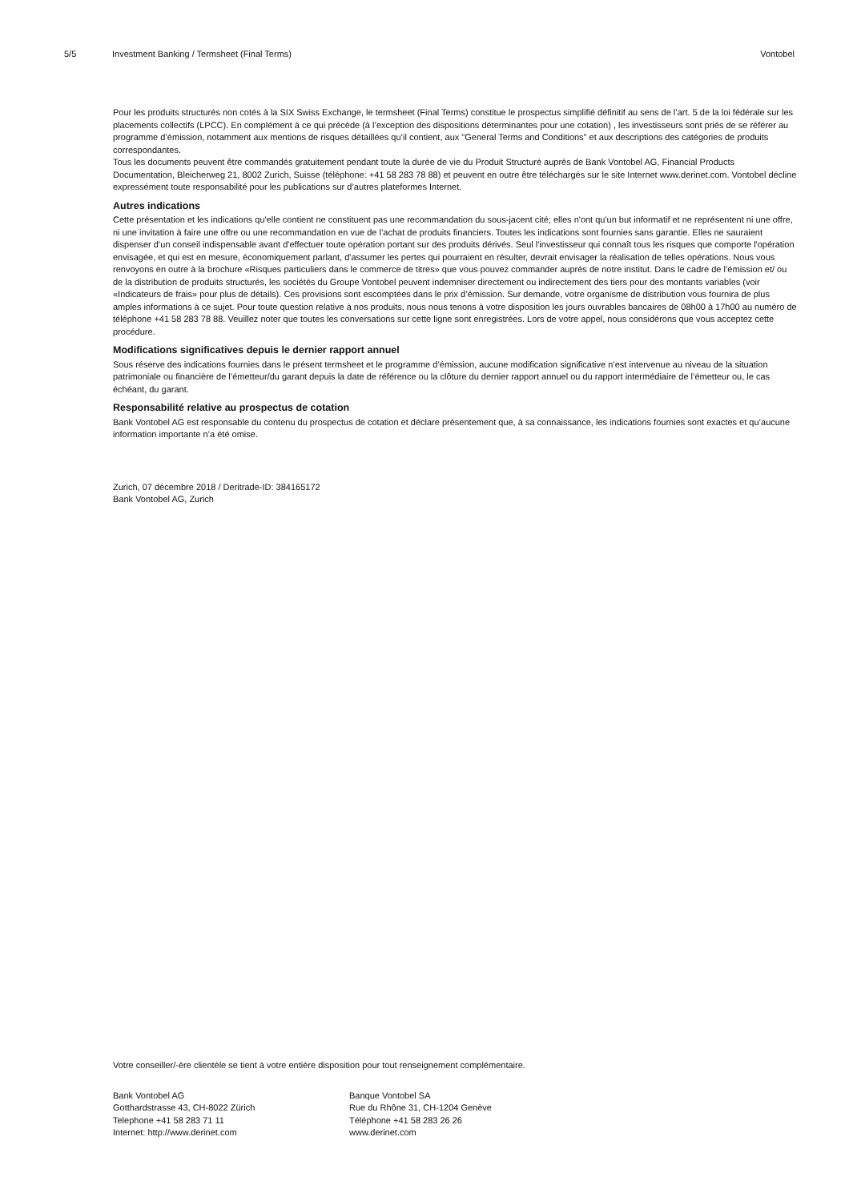5/5 Investment Banking / Termsheet (Final Terms) Vontobel
Pour les produits structurés non cotés à la SIX Swiss Exchange, le termsheet (Final Terms) constitue le prospectus simplifié définitif au sens de l’art. 5 de la loi fédérale sur les placements collectifs (LPCC). En complément à ce qui précède (à l’exception des dispositions déterminantes pour une cotation) , les investisseurs sont priés de se référer au programme d’émission, notamment aux mentions de risques détaillées qu’il contient, aux "General Terms and Conditions" et aux descriptions des catégories de produits correspondantes.
Tous les documents peuvent être commandés gratuitement pendant toute la durée de vie du Produit Structuré auprès de Bank Vontobel AG, Financial Products Documentation, Bleicherweg 21, 8002 Zurich, Suisse (téléphone: +41 58 283 78 88) et peuvent en outre être téléchargés sur le site Internet www.derinet.com. Vontobel décline expressément toute responsabilité pour les publications sur d’autres plateformes Internet.
Autres indications
Cette présentation et les indications qu'elle contient ne constituent pas une recommandation du sous-jacent cité; elles n'ont qu'un but informatif et ne représentent ni une offre, ni une invitation à faire une offre ou une recommandation en vue de l’achat de produits financiers. Toutes les indications sont fournies sans garantie. Elles ne sauraient dispenser d’un conseil indispensable avant d'effectuer toute opération portant sur des produits dérivés. Seul l'investisseur qui connaît tous les risques que comporte l'opération envisagée, et qui est en mesure, économiquement parlant, d'assumer les pertes qui pourraient en résulter, devrait envisager la réalisation de telles opérations. Nous vous renvoyons en outre à la brochure «Risques particuliers dans le commerce de titres» que vous pouvez commander auprès de notre institut. Dans le cadre de l’émission et/ ou de la distribution de produits structurés, les sociétés du Groupe Vontobel peuvent indemniser directement ou indirectement des tiers pour des montants variables (voir «Indicateurs de frais» pour plus de détails). Ces provisions sont escomptées dans le prix d’émission. Sur demande, votre organisme de distribution vous fournira de plus amples informations à ce sujet. Pour toute question relative à nos produits, nous nous tenons à votre disposition les jours ouvrables bancaires de 08h00 à 17h00 au numéro de téléphone +41 58 283 78 88. Veuillez noter que toutes les conversations sur cette ligne sont enregistrées. Lors de votre appel, nous considérons que vous acceptez cette procédure.
Modifications significatives depuis le dernier rapport annuel
Sous réserve des indications fournies dans le présent termsheet et le programme d’émission, aucune modification significative n’est intervenue au niveau de la situation patrimoniale ou financière de l’émetteur/du garant depuis la date de référence ou la clôture du dernier rapport annuel ou du rapport intermédiaire de l’émetteur ou, le cas échéant, du garant.
Responsabilité relative au prospectus de cotation
Bank Vontobel AG est responsable du contenu du prospectus de cotation et déclare présentement que, à sa connaissance, les indications fournies sont exactes et qu’aucune information importante n’a été omise.
Zurich, 07 décembre 2018 / Deritrade-ID: 384165172
Bank Vontobel AG, Zurich
Votre conseiller/-ère clientèle se tient à votre entière disposition pour tout renseignement complémentaire.
Bank Vontobel AG
Gotthardstrasse 43, CH-8022 Zürich
Telephone +41 58 283 71 11
Internet: http://www.derinet.com
Banque Vontobel SA
Rue du Rhône 31, CH-1204 Genève
Téléphone +41 58 283 26 26
www.derinet.com